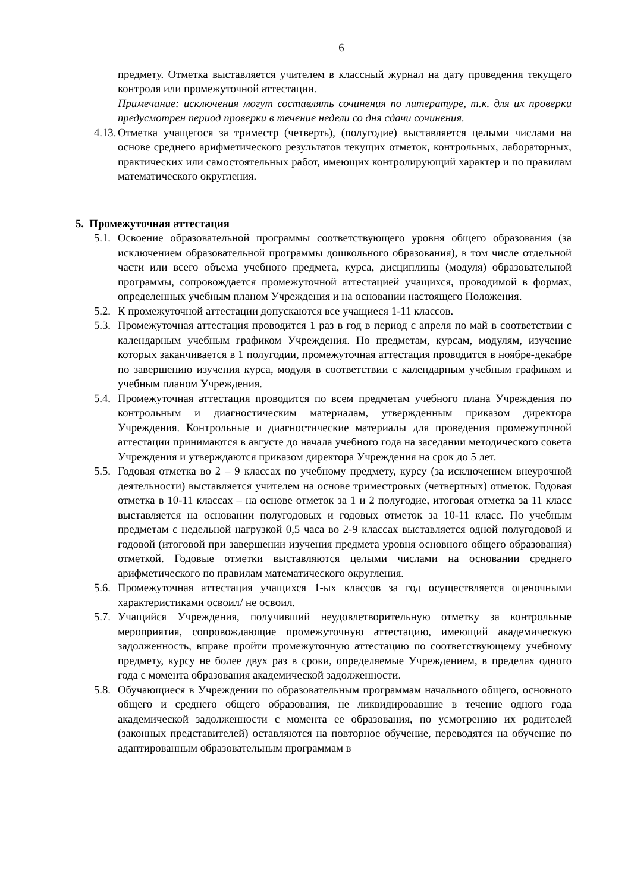6
предмету. Отметка выставляется учителем в классный журнал на дату проведения текущего контроля или промежуточной аттестации.
Примечание: исключения могут составлять сочинения по литературе, т.к. для их проверки предусмотрен период проверки в течение недели со дня сдачи сочинения.
4.13. Отметка учащегося за триместр (четверть), (полугодие) выставляется целыми числами на основе среднего арифметического результатов текущих отметок, контрольных, лабораторных, практических или самостоятельных работ, имеющих контролирующий характер и по правилам математического округления.
5. Промежуточная аттестация
5.1. Освоение образовательной программы соответствующего уровня общего образования (за исключением образовательной программы дошкольного образования), в том числе отдельной части или всего объема учебного предмета, курса, дисциплины (модуля) образовательной программы, сопровождается промежуточной аттестацией учащихся, проводимой в формах, определенных учебным планом Учреждения и на основании настоящего Положения.
5.2. К промежуточной аттестации допускаются все учащиеся 1-11 классов.
5.3. Промежуточная аттестация проводится 1 раз в год в период с апреля по май в соответствии с календарным учебным графиком Учреждения. По предметам, курсам, модулям, изучение которых заканчивается в 1 полугодии, промежуточная аттестация проводится в ноябре-декабре по завершению изучения курса, модуля в соответствии с календарным учебным графиком и учебным планом Учреждения.
5.4. Промежуточная аттестация проводится по всем предметам учебного плана Учреждения по контрольным и диагностическим материалам, утвержденным приказом директора Учреждения. Контрольные и диагностические материалы для проведения промежуточной аттестации принимаются в августе до начала учебного года на заседании методического совета Учреждения и утверждаются приказом директора Учреждения на срок до 5 лет.
5.5. Годовая отметка во 2 – 9 классах по учебному предмету, курсу (за исключением внеурочной деятельности) выставляется учителем на основе триместровых (четвертных) отметок. Годовая отметка в 10-11 классах – на основе отметок за 1 и 2 полугодие, итоговая отметка за 11 класс выставляется на основании полугодовых и годовых отметок за 10-11 класс. По учебным предметам с недельной нагрузкой 0,5 часа во 2-9 классах выставляется одной полугодовой и годовой (итоговой при завершении изучения предмета уровня основного общего образования) отметкой. Годовые отметки выставляются целыми числами на основании среднего арифметического по правилам математического округления.
5.6. Промежуточная аттестация учащихся 1-ых классов за год осуществляется оценочными характеристиками освоил/ не освоил.
5.7. Учащийся Учреждения, получивший неудовлетворительную отметку за контрольные мероприятия, сопровождающие промежуточную аттестацию, имеющий академическую задолженность, вправе пройти промежуточную аттестацию по соответствующему учебному предмету, курсу не более двух раз в сроки, определяемые Учреждением, в пределах одного года с момента образования академической задолженности.
5.8. Обучающиеся в Учреждении по образовательным программам начального общего, основного общего и среднего общего образования, не ликвидировавшие в течение одного года академической задолженности с момента ее образования, по усмотрению их родителей (законных представителей) оставляются на повторное обучение, переводятся на обучение по адаптированным образовательным программам в